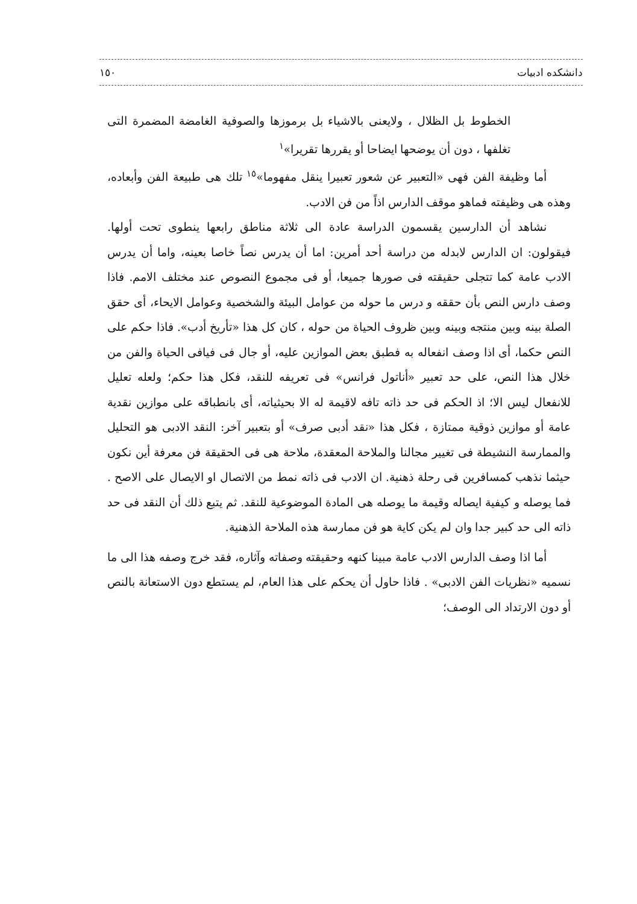دانشکده ادبيات ١٥٠
الخطوط بل الظلال ، ولايعنى بالاشياء بل برموزها والصوفية الغامضة المضمرة التى تغلفها ، دون أن يوضحها ايضاحا أو يقررها تقريرا»<sup>١</sup>
أما وظيفة الفن فهى «التعبير عن شعور تعبيرا ينقل مفهوما»<sup>١٥</sup> تلك هى طبيعة الفن وأبعاده، وهذه هى وظيفته فماهو موقف الدارس اذاً من فن الادب.
نشاهد أن الدارسين يقسمون الدراسة عادة الى ثلاثة مناطق رابعها ينطوى تحت أولها. فيقولون: ان الدارس لابدله من دراسة أحد أمرين: اما أن يدرس نصاً خاصا بعينه، واما أن يدرس الادب عامة كما تتجلى حقيقته فى صورها جميعا، أو فى مجموع النصوص عند مختلف الامم. فاذا وصف دارس النص بأن حققه و درس ما حوله من عوامل البيئة والشخصية وعوامل الايحاء، أى حقق الصلة بينه وبين منتجه وبينه وبين ظروف الحياة من حوله ، كان كل هذا «تأريخ أدب». فاذا حكم على النص حكما، أى اذا وصف انفعاله به فطبق بعض الموازين عليه، أو جال فى فيافى الحياة والفن من خلال هذا النص، على حد تعبير «أناتول فرانس» فى تعريفه للنقد، فكل هذا حكم؛ ولعله تعليل للانفعال ليس الا؛ اذ الحكم فى حد ذاته تافه لاقيمة له الا بحيثياته، أى بانطباقه على موازين نقدية عامة أو موازين ذوقية ممتازة ، فكل هذا «نقد أدبى صرف» أو بتعبير آخر: النقد الادبى هو التحليل والممارسة النشيطة فى تغيير مجالنا والملاحة المعقدة، ملاحة هى فى الحقيقة فن معرفة أين نكون حيثما نذهب كمسافرين فى رحلة ذهنية. ان الادب فى ذاته نمط من الاتصال او الايصال على الاصح . فما يوصله و كيفية ايصاله وقيمة ما يوصله هى المادة الموضوعية للنقد. ثم يتبع ذلك أن النقد فى حد ذاته الى حد كبير جدا وان لم يكن كاية هو فن ممارسة هذه الملاحة الذهنية.
أما اذا وصف الدارس الادب عامة مبينا كنهه وحقيقته وصفاته وآثاره، فقد خرج وصفه هذا الى ما نسميه «نظريات الفن الادبى» . فاذا حاول أن يحكم على هذا العام، لم يستطع دون الاستعانة بالنص أو دون الارتداد الى الوصف؛